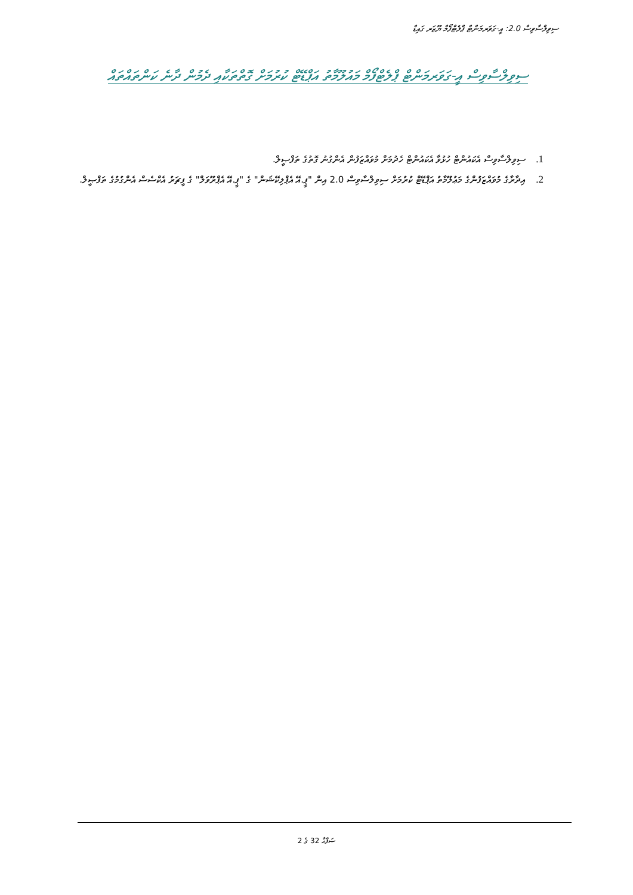ސިވިލްސާވިސް 2.0: އީ-ގަވަރމަންޓް ޕްލެޓްފޯމް ޔޫޒަރ ގައިޑް
ސިވިލްސާވިސް އީ-ގަވަރމަންޓް ޕްލެޓްފޯމް މައުލޫމާތު އަޕްޑޭޓް ކުރުމަށް ގޮތްތަކާއި ދެމުން ދާނެ ކަންތައްތައް
1. ސިވިލްސާވިސް އެކައުންޓް ހުޅުވާ އެކައުންޓް ހެދުމަށް މުވައްޒަފުން އެންގުނު ގޮތުގެ ތަފްޞީލް.
2. އިދާރާގެ މުވައްޒަފުންގެ މަޢުލޫމާތު އަޕްޑޭޓް ކުރުމަށް ސިވިލްސާވިސް 2.0 އިން "ޕީ.އޭ އެޕްލިކޭޝަން" ގެ "ޕީ.އޭ އެޕްރޫވަލް" ގެ ފީޗަރު އެކްސެސް އެންގުމުގެ ތަފްޞީލް.
ޞަފްޙާ 32 ގެ 2